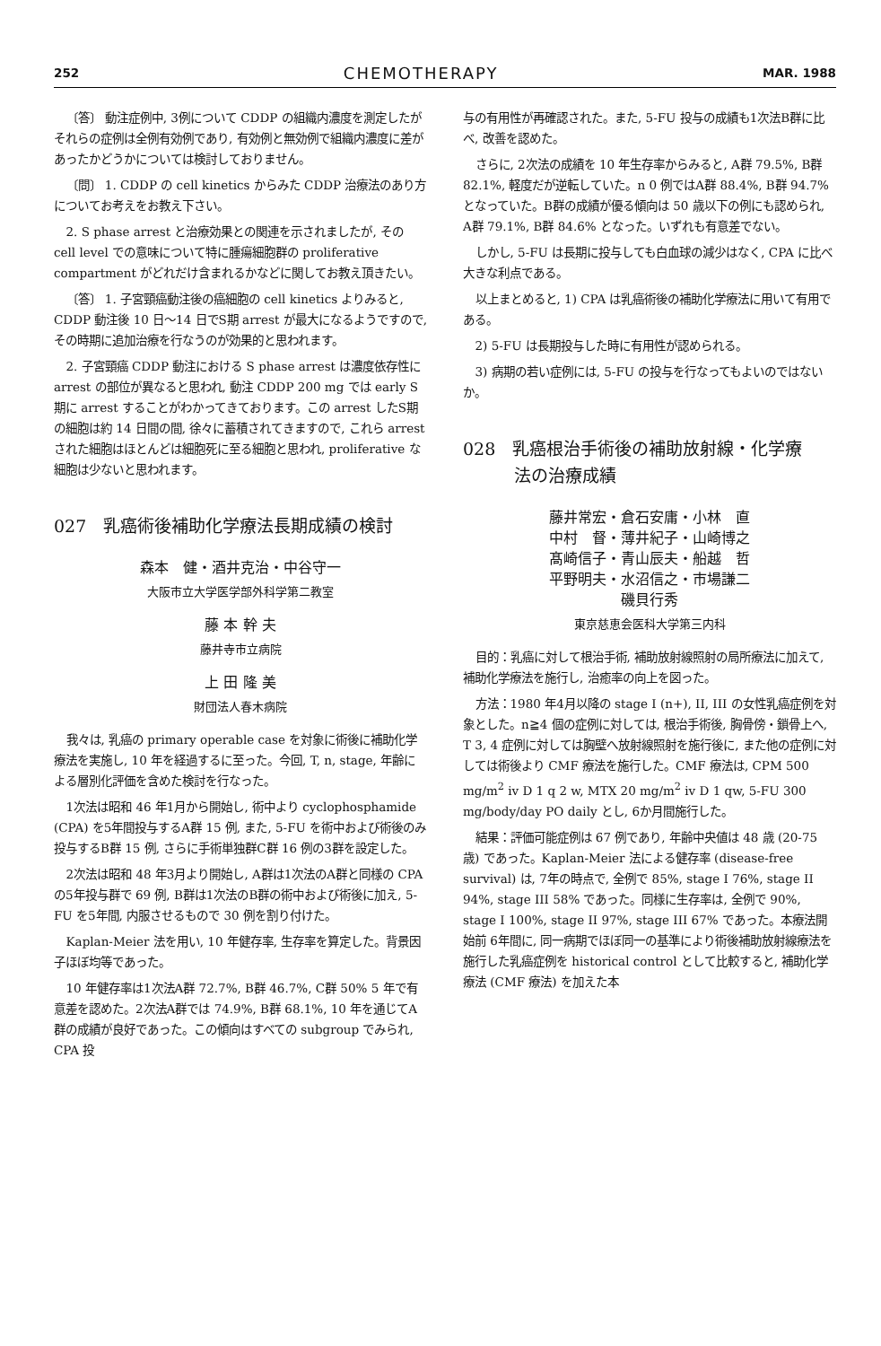252 CHEMOTHERAPY MAR. 1988
〔答〕 動注症例中, 3例について CDDP の組織内濃度を測定したがそれらの症例は全例有効例であり, 有効例と無効例で組織内濃度に差があったかどうかについては検討しておりません。
〔問〕 1. CDDP の cell kinetics からみた CDDP 治療法のあり方についてお考えをお教え下さい。
2. S phase arrest と治療効果との関連を示されましたが, その cell level での意味について特に腫瘍細胞群の proliferative compartment がどれだけ含まれるかなどに関してお教え頂きたい。
〔答〕 1. 子宮頸癌動注後の癌細胞の cell kinetics よりみると, CDDP 動注後 10 日～14 日でS期 arrest が最大になるようですので, その時期に追加治療を行なうのが効果的と思われます。
2. 子宮頸癌 CDDP 動注における S phase arrest は濃度依存性に arrest の部位が異なると思われ, 動注 CDDP 200 mg では early S期に arrest することがわかってきております。この arrest したS期の細胞は約 14 日間の間, 徐々に蓄積されてきますので, これら arrest された細胞はほとんどは細胞死に至る細胞と思われ, proliferative な細胞は少ないと思われます。
027　乳癌術後補助化学療法長期成績の検討
森本　健・酒井克治・中谷守一
大阪市立大学医学部外科学第二教室
藤 本 幹 夫
藤井寺市立病院
上 田 隆 美
財団法人春木病院
我々は, 乳癌の primary operable case を対象に術後に補助化学療法を実施し, 10 年を経過するに至った。今回, T, n, stage, 年齢による層別化評価を含めた検討を行なった。
1次法は昭和 46 年1月から開始し, 術中より cyclophosphamide (CPA) を5年間投与するA群 15 例, また, 5-FU を術中および術後のみ投与するB群 15 例, さらに手術単独群C群 16 例の3群を設定した。
2次法は昭和 48 年3月より開始し, A群は1次法のA群と同様の CPA の5年投与群で 69 例, B群は1次法のB群の術中および術後に加え, 5-FU を5年間, 内服させるもので 30 例を割り付けた。
Kaplan-Meier 法を用い, 10 年健存率, 生存率を算定した。背景因子ほぼ均等であった。
10 年健存率は1次法A群 72.7%, B群 46.7%, C群 50% 5 年で有意差を認めた。2次法A群では 74.9%, B群 68.1%, 10 年を通じてA群の成績が良好であった。この傾向はすべての subgroup でみられ, CPA 投
与の有用性が再確認された。また, 5-FU 投与の成績も1次法B群に比べ, 改善を認めた。
さらに, 2次法の成績を 10 年生存率からみると, A群 79.5%, B群 82.1%, 軽度だが逆転していた。n 0 例ではA群 88.4%, B群 94.7% となっていた。B群の成績が優る傾向は 50 歳以下の例にも認められ, A群 79.1%, B群 84.6% となった。いずれも有意差でない。
しかし, 5-FU は長期に投与しても白血球の減少はなく, CPA に比べ大きな利点である。
以上まとめると, 1) CPA は乳癌術後の補助化学療法に用いて有用である。
2) 5-FU は長期投与した時に有用性が認められる。
3) 病期の若い症例には, 5-FU の投与を行なってもよいのではないか。
028　乳癌根治手術後の補助放射線・化学療
　　　法の治療成績
藤井常宏・倉石安庸・小林　直
中村　督・薄井紀子・山崎博之
髙崎信子・青山辰夫・船越　哲
平野明夫・水沼信之・市場謙二
磯貝行秀
東京慈恵会医科大学第三内科
目的：乳癌に対して根治手術, 補助放射線照射の局所療法に加えて, 補助化学療法を施行し, 治癒率の向上を図った。
方法：1980 年4月以降の stage I (n+), II, III の女性乳癌症例を対象とした。n≧4 個の症例に対しては, 根治手術後, 胸骨傍・鎖骨上へ, T 3, 4 症例に対しては胸壁へ放射線照射を施行後に, また他の症例に対しては術後より CMF 療法を施行した。CMF 療法は, CPM 500 mg/m<sup>2</sup> iv D 1 q 2 w, MTX 20 mg/m<sup>2</sup> iv D 1 qw, 5-FU 300 mg/body/day PO daily とし, 6か月間施行した。
結果：評価可能症例は 67 例であり, 年齢中央値は 48 歳 (20-75 歳) であった。Kaplan-Meier 法による健存率 (disease-free survival) は, 7年の時点で, 全例で 85%, stage I 76%, stage II 94%, stage III 58% であった。同様に生存率は, 全例で 90%, stage I 100%, stage II 97%, stage III 67% であった。本療法開始前 6年間に, 同一病期でほぼ同一の基準により術後補助放射線療法を施行した乳癌症例を historical control として比較すると, 補助化学療法 (CMF 療法) を加えた本